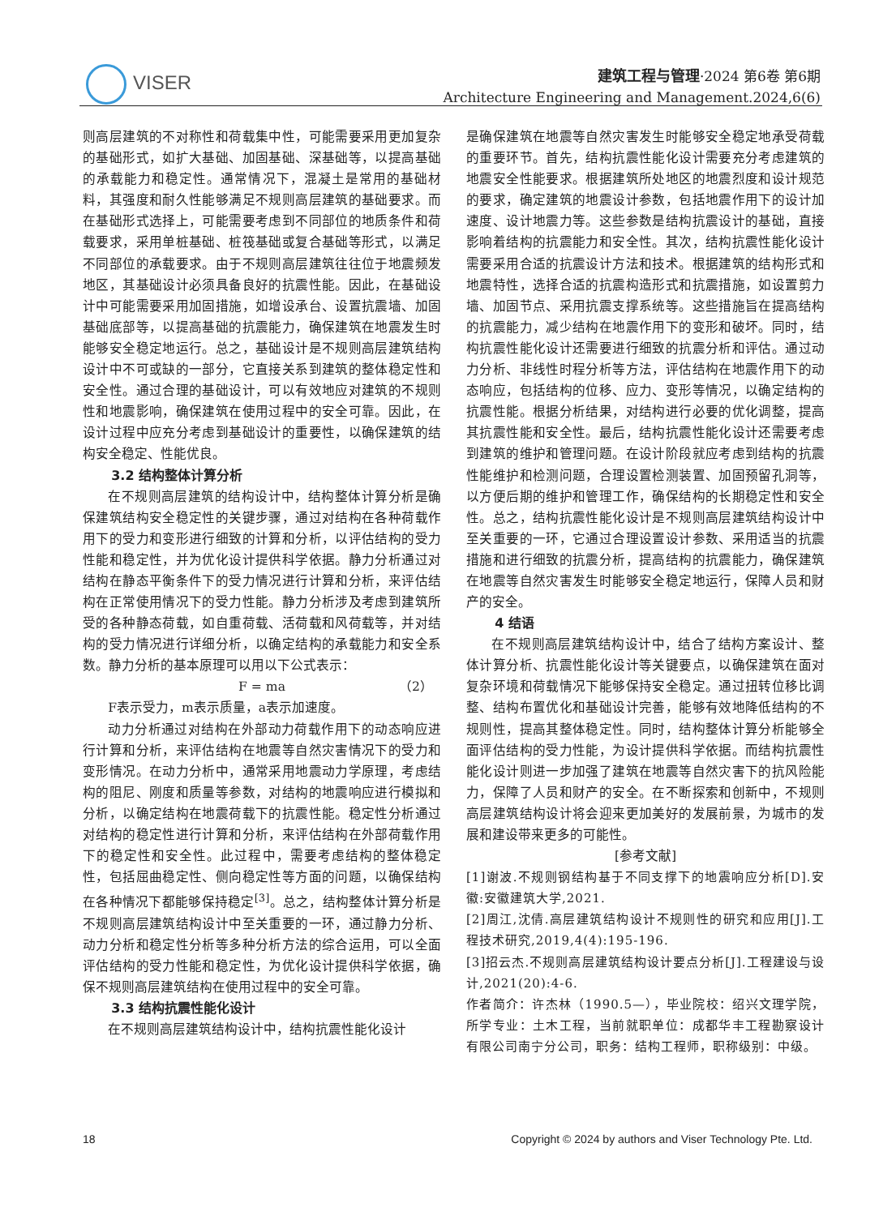VISER
建筑工程与管理·2024 第6卷 第6期
Architecture Engineering and Management.2024,6(6)
则高层建筑的不对称性和荷载集中性，可能需要采用更加复杂的基础形式，如扩大基础、加固基础、深基础等，以提高基础的承载能力和稳定性。通常情况下，混凝土是常用的基础材料，其强度和耐久性能够满足不规则高层建筑的基础要求。而在基础形式选择上，可能需要考虑到不同部位的地质条件和荷载要求，采用单桩基础、桩筏基础或复合基础等形式，以满足不同部位的承载要求。由于不规则高层建筑往往位于地震频发地区，其基础设计必须具备良好的抗震性能。因此，在基础设计中可能需要采用加固措施，如增设承台、设置抗震墙、加固基础底部等，以提高基础的抗震能力，确保建筑在地震发生时能够安全稳定地运行。总之，基础设计是不规则高层建筑结构设计中不可或缺的一部分，它直接关系到建筑的整体稳定性和安全性。通过合理的基础设计，可以有效地应对建筑的不规则性和地震影响，确保建筑在使用过程中的安全可靠。因此，在设计过程中应充分考虑到基础设计的重要性，以确保建筑的结构安全稳定、性能优良。
3.2 结构整体计算分析
在不规则高层建筑的结构设计中，结构整体计算分析是确保建筑结构安全稳定性的关键步骤，通过对结构在各种荷载作用下的受力和变形进行细致的计算和分析，以评估结构的受力性能和稳定性，并为优化设计提供科学依据。静力分析通过对结构在静态平衡条件下的受力情况进行计算和分析，来评估结构在正常使用情况下的受力性能。静力分析涉及考虑到建筑所受的各种静态荷载，如自重荷载、活荷载和风荷载等，并对结构的受力情况进行详细分析，以确定结构的承载能力和安全系数。静力分析的基本原理可以用以下公式表示：
F = ma （2）
F表示受力，m表示质量，a表示加速度。
动力分析通过对结构在外部动力荷载作用下的动态响应进行计算和分析，来评估结构在地震等自然灾害情况下的受力和变形情况。在动力分析中，通常采用地震动力学原理，考虑结构的阻尼、刚度和质量等参数，对结构的地震响应进行模拟和分析，以确定结构在地震荷载下的抗震性能。稳定性分析通过对结构的稳定性进行计算和分析，来评估结构在外部荷载作用下的稳定性和安全性。此过程中，需要考虑结构的整体稳定性，包括屈曲稳定性、侧向稳定性等方面的问题，以确保结构在各种情况下都能够保持稳定<sup>[3]</sup>。总之，结构整体计算分析是不规则高层建筑结构设计中至关重要的一环，通过静力分析、动力分析和稳定性分析等多种分析方法的综合运用，可以全面评估结构的受力性能和稳定性，为优化设计提供科学依据，确保不规则高层建筑结构在使用过程中的安全可靠。
3.3 结构抗震性能化设计
在不规则高层建筑结构设计中，结构抗震性能化设计
是确保建筑在地震等自然灾害发生时能够安全稳定地承受荷载的重要环节。首先，结构抗震性能化设计需要充分考虑建筑的地震安全性能要求。根据建筑所处地区的地震烈度和设计规范的要求，确定建筑的地震设计参数，包括地震作用下的设计加速度、设计地震力等。这些参数是结构抗震设计的基础，直接影响着结构的抗震能力和安全性。其次，结构抗震性能化设计需要采用合适的抗震设计方法和技术。根据建筑的结构形式和地震特性，选择合适的抗震构造形式和抗震措施，如设置剪力墙、加固节点、采用抗震支撑系统等。这些措施旨在提高结构的抗震能力，减少结构在地震作用下的变形和破坏。同时，结构抗震性能化设计还需要进行细致的抗震分析和评估。通过动力分析、非线性时程分析等方法，评估结构在地震作用下的动态响应，包括结构的位移、应力、变形等情况，以确定结构的抗震性能。根据分析结果，对结构进行必要的优化调整，提高其抗震性能和安全性。最后，结构抗震性能化设计还需要考虑到建筑的维护和管理问题。在设计阶段就应考虑到结构的抗震性能维护和检测问题，合理设置检测装置、加固预留孔洞等，以方便后期的维护和管理工作，确保结构的长期稳定性和安全性。总之，结构抗震性能化设计是不规则高层建筑结构设计中至关重要的一环，它通过合理设置设计参数、采用适当的抗震措施和进行细致的抗震分析，提高结构的抗震能力，确保建筑在地震等自然灾害发生时能够安全稳定地运行，保障人员和财产的安全。
4 结语
在不规则高层建筑结构设计中，结合了结构方案设计、整体计算分析、抗震性能化设计等关键要点，以确保建筑在面对复杂环境和荷载情况下能够保持安全稳定。通过扭转位移比调整、结构布置优化和基础设计完善，能够有效地降低结构的不规则性，提高其整体稳定性。同时，结构整体计算分析能够全面评估结构的受力性能，为设计提供科学依据。而结构抗震性能化设计则进一步加强了建筑在地震等自然灾害下的抗风险能力，保障了人员和财产的安全。在不断探索和创新中，不规则高层建筑结构设计将会迎来更加美好的发展前景，为城市的发展和建设带来更多的可能性。
[参考文献]
[1]谢波.不规则钢结构基于不同支撑下的地震响应分析[D].安徽:安徽建筑大学,2021.
[2]周江,沈倩.高层建筑结构设计不规则性的研究和应用[J].工程技术研究,2019,4(4):195-196.
[3]招云杰.不规则高层建筑结构设计要点分析[J].工程建设与设计,2021(20):4-6.
作者简介：许杰林（1990.5—），毕业院校：绍兴文理学院，所学专业：土木工程，当前就职单位：成都华丰工程勘察设计有限公司南宁分公司，职务：结构工程师，职称级别：中级。
18 Copyright © 2024 by authors and Viser Technology Pte. Ltd.